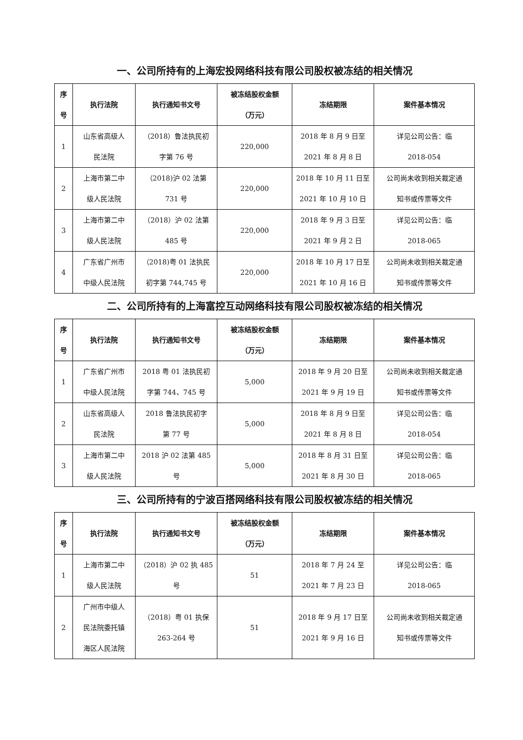一、公司所持有的上海宏投网络科技有限公司股权被冻结的相关情况
| 序 号 | 执行法院 | 执行通知书文号 | 被冻结股权金额 （万元） | 冻结期限 | 案件基本情况 |
| --- | --- | --- | --- | --- | --- |
| 1 | 山东省高级人 民法院 | （2018）鲁法执民初 字第 76 号 | 220,000 | 2018 年 8 月 9 日至 2021 年 8 月 8 日 | 详见公司公告：临 2018-054 |
| 2 | 上海市第二中 级人民法院 | （2018)沪 02 法第 731 号 | 220,000 | 2018 年 10 月 11 日至 2021 年 10 月 10 日 | 公司尚未收到相关裁定通 知书或传票等文件 |
| 3 | 上海市第二中 级人民法院 | （2018）沪 02 法第 485 号 | 220,000 | 2018 年 9 月 3 日至 2021 年 9 月 2 日 | 详见公司公告：临 2018-065 |
| 4 | 广东省广州市 中级人民法院 | （2018)粤 01 法执民 初字第 744,745 号 | 220,000 | 2018 年 10 月 17 日至 2021 年 10 月 16 日 | 公司尚未收到相关裁定通 知书或传票等文件 |
二、公司所持有的上海富控互动网络科技有限公司股权被冻结的相关情况
| 序 号 | 执行法院 | 执行通知书文号 | 被冻结股权金额 （万元） | 冻结期限 | 案件基本情况 |
| --- | --- | --- | --- | --- | --- |
| 1 | 广东省广州市 中级人民法院 | 2018 粤 01 法执民初 字第 744、745 号 | 5,000 | 2018 年 9 月 20 日至 2021 年 9 月 19 日 | 公司尚未收到相关裁定通 知书或传票等文件 |
| 2 | 山东省高级人 民法院 | 2018 鲁法执民初字 第 77 号 | 5,000 | 2018 年 8 月 9 日至 2021 年 8 月 8 日 | 详见公司公告：临 2018-054 |
| 3 | 上海市第二中 级人民法院 | 2018 沪 02 法第 485 号 | 5,000 | 2018 年 8 月 31 日至 2021 年 8 月 30 日 | 详见公司公告：临 2018-065 |
三、公司所持有的宁波百搭网络科技有限公司股权被冻结的相关情况
| 序 号 | 执行法院 | 执行通知书文号 | 被冻结股权金额 （万元） | 冻结期限 | 案件基本情况 |
| --- | --- | --- | --- | --- | --- |
| 1 | 上海市第二中 级人民法院 | （2018）沪 02 执 485 号 | 51 | 2018 年 7 月 24 至 2021 年 7 月 23 日 | 详见公司公告：临 2018-065 |
| 2 | 广州市中级人 民法院委托镇 海区人民法院 | （2018）粤 01 执保 263-264 号 | 51 | 2018 年 9 月 17 日至 2021 年 9 月 16 日 | 公司尚未收到相关裁定通 知书或传票等文件 |